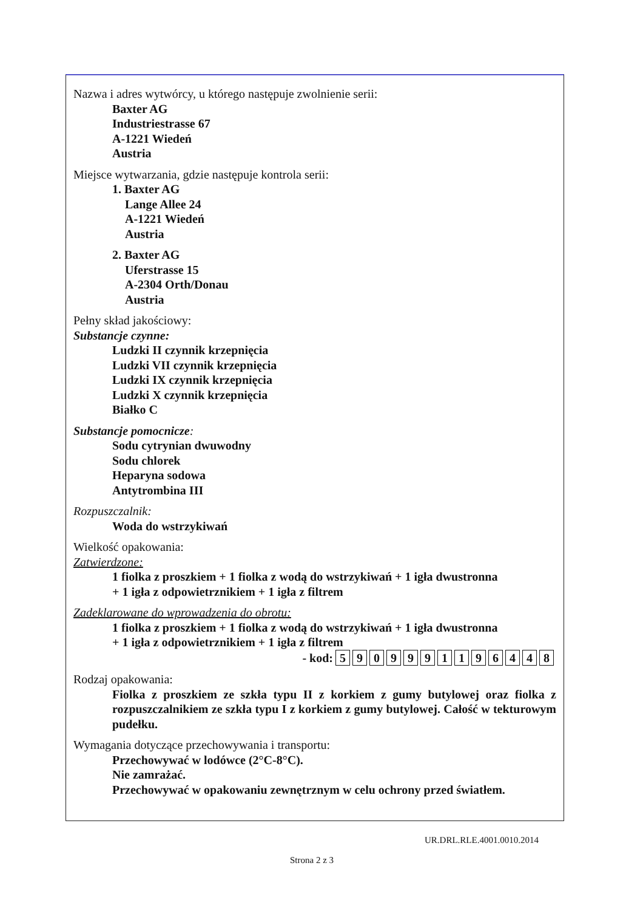Nazwa i adres wytwórcy, u którego następuje zwolnienie serii:
Baxter AG
Industriestrasse 67
A-1221 Wiedeń
Austria
Miejsce wytwarzania, gdzie następuje kontrola serii:
1. Baxter AG
Lange Allee 24
A-1221 Wiedeń
Austria
2. Baxter AG
Uferstrasse 15
A-2304 Orth/Donau
Austria
Pełny skład jakościowy:
Substancje czynne:
Ludzki II czynnik krzepnięcia
Ludzki VII czynnik krzepnięcia
Ludzki IX czynnik krzepnięcia
Ludzki X czynnik krzepnięcia
Białko C
Substancje pomocnicze:
Sodu cytrynian dwuwodny
Sodu chlorek
Heparyna sodowa
Antytrombina III
Rozpuszczalnik:
Woda do wstrzykiwań
Wielkość opakowania:
Zatwierdzone:
1 fiolka z proszkiem + 1 fiolka z wodą do wstrzykiwań + 1 igła dwustronna
+ 1 igła z odpowietrznikiem + 1 igła z filtrem
Zadeklarowane do wprowadzenia do obrotu:
1 fiolka z proszkiem + 1 fiolka z wodą do wstrzykiwań + 1 igła dwustronna
+ 1 igła z odpowietrznikiem + 1 igła z filtrem
- kod: 5 9 0 9 9 9 1 1 9 6 4 4 8
Rodzaj opakowania:
Fiolka z proszkiem ze szkła typu II z korkiem z gumy butylowej oraz fiolka z rozpuszczalnikiem ze szkła typu I z korkiem z gumy butylowej. Całość w tekturowym pudełku.
Wymagania dotyczące przechowywania i transportu:
Przechowywać w lodówce (2°C-8°C).
Nie zamrażać.
Przechowywać w opakowaniu zewnętrznym w celu ochrony przed światłem.
UR.DRL.RLE.4001.0010.2014
Strona 2 z 3